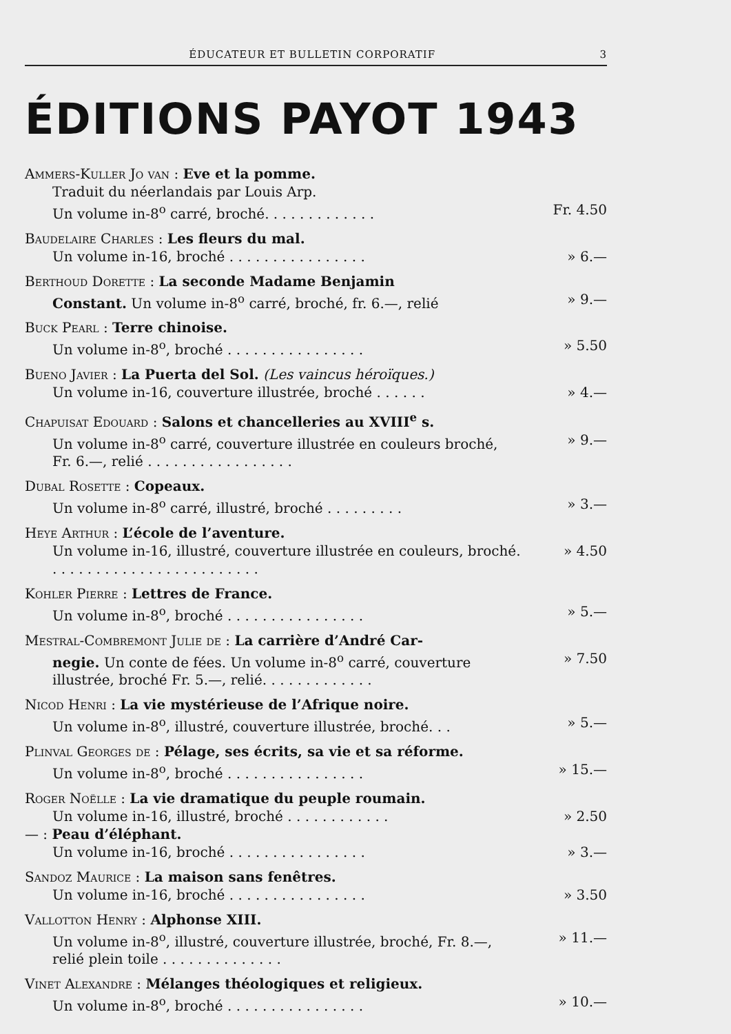ÉDUCATEUR ET BULLETIN CORPORATIF 3
ÉDITIONS PAYOT 1943
Ammers-Kuller Jo van : Eve et la pomme.
Traduit du néerlandais par Louis Arp.
Un volume in-8<sup>o</sup> carré, broché. . . . . . . . . . . . . Fr. 4.50
Baudelaire Charles : Les fleurs du mal.
Un volume in-16, broché . . . . . . . . . . . . . . . . » 6.—
Berthoud Dorette : La seconde Madame Benjamin
Constant. Un volume in-8<sup>o</sup> carré, broché, fr. 6.—, relié » 9.—
Buck Pearl : Terre chinoise.
Un volume in-8<sup>o</sup>, broché . . . . . . . . . . . . . . . . » 5.50
Bueno Javier : La Puerta del Sol. (Les vaincus héroïques.)
Un volume in-16, couverture illustrée, broché . . . . . . » 4.—
Chapuisat Edouard : Salons et chancelleries au XVIII<sup>e</sup> s.
Un volume in-8<sup>o</sup> carré, couverture illustrée en couleurs broché, Fr. 6.—, relié . . . . . . . . . . . . . . . . . » 9.—
Dubal Rosette : Copeaux.
Un volume in-8<sup>o</sup> carré, illustré, broché . . . . . . . . . » 3.—
Heye Arthur : L’école de l’aventure.
Un volume in-16, illustré, couverture illustrée en couleurs, broché. . . . . . . . . . . . . . . . . . . . . . . . . » 4.50
Kohler Pierre : Lettres de France.
Un volume in-8<sup>o</sup>, broché . . . . . . . . . . . . . . . . » 5.—
Mestral-Combremont Julie de : La carrière d’André Car-
negie. Un conte de fées. Un volume in-8<sup>o</sup> carré, couverture illustrée, broché Fr. 5.—, relié. . . . . . . . . . . . . » 7.50
Nicod Henri : La vie mystérieuse de l’Afrique noire.
Un volume in-8<sup>o</sup>, illustré, couverture illustrée, broché. . . » 5.—
Plinval Georges de : Pélage, ses écrits, sa vie et sa réforme.
Un volume in-8<sup>o</sup>, broché . . . . . . . . . . . . . . . . » 15.—
Roger Noëlle : La vie dramatique du peuple roumain.
Un volume in-16, illustré, broché . . . . . . . . . . . . » 2.50
— : Peau d’éléphant.
Un volume in-16, broché . . . . . . . . . . . . . . . . » 3.—
Sandoz Maurice : La maison sans fenêtres.
Un volume in-16, broché . . . . . . . . . . . . . . . . » 3.50
Vallotton Henry : Alphonse XIII.
Un volume in-8<sup>o</sup>, illustré, couverture illustrée, broché, Fr. 8.—, relié plein toile . . . . . . . . . . . . . . » 11.—
Vinet Alexandre : Mélanges théologiques et religieux.
Un volume in-8<sup>o</sup>, broché . . . . . . . . . . . . . . . . » 10.—